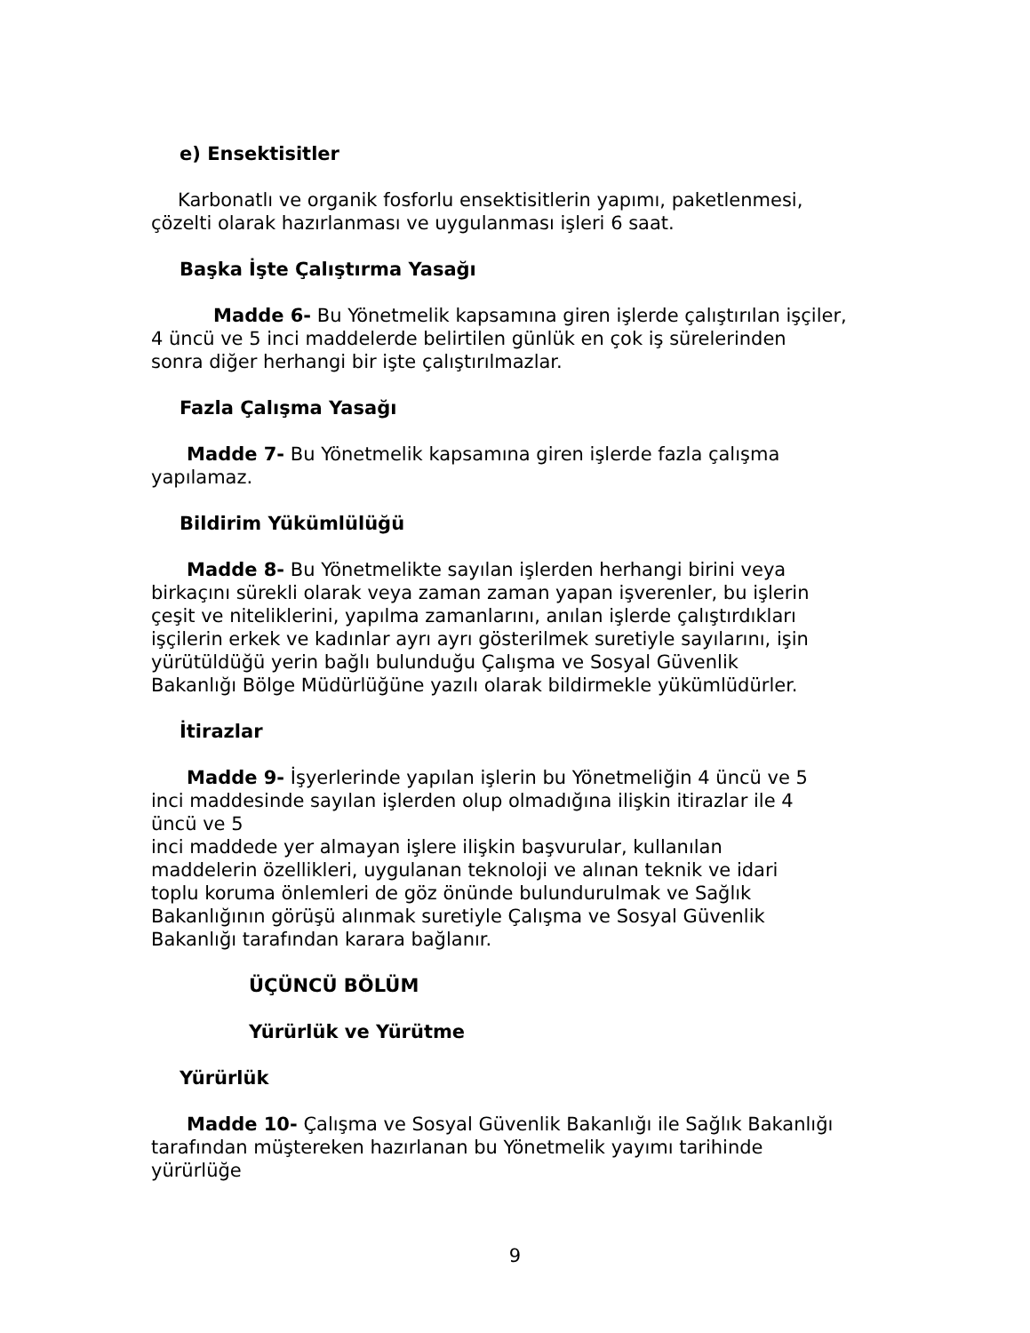e) Ensektisitler
Karbonatlı ve organik fosforlu ensektisitlerin yapımı, paketlenmesi,
çözelti olarak hazırlanması ve uygulanması işleri 6 saat.
Başka İşte Çalıştırma Yasağı
Madde 6- Bu Yönetmelik kapsamına giren işlerde çalıştırılan işçiler,
4 üncü ve 5 inci maddelerde belirtilen günlük en çok iş sürelerinden
sonra diğer herhangi bir işte çalıştırılmazlar.
Fazla Çalışma Yasağı
Madde 7- Bu Yönetmelik kapsamına giren işlerde fazla çalışma
yapılamaz.
Bildirim Yükümlülüğü
Madde 8- Bu Yönetmelikte sayılan işlerden herhangi birini veya
birkaçını sürekli olarak veya zaman zaman yapan işverenler, bu işlerin
çeşit ve niteliklerini, yapılma zamanlarını, anılan işlerde çalıştırdıkları
işçilerin erkek ve kadınlar ayrı ayrı gösterilmek suretiyle sayılarını, işin
yürütüldüğü yerin bağlı bulunduğu Çalışma ve Sosyal Güvenlik
Bakanlığı Bölge Müdürlüğüne yazılı olarak bildirmekle yükümlüdürler.
İtirazlar
Madde 9- İşyerlerinde yapılan işlerin bu Yönetmeliğin 4 üncü ve 5
inci maddesinde sayılan işlerden olup olmadığına ilişkin itirazlar ile 4
üncü ve 5
inci maddede yer almayan işlere ilişkin başvurular, kullanılan
maddelerin özellikleri, uygulanan teknoloji ve alınan teknik ve idari
toplu koruma önlemleri de göz önünde bulundurulmak ve Sağlık
Bakanlığının görüşü alınmak suretiyle Çalışma ve Sosyal Güvenlik
Bakanlığı tarafından karara bağlanır.
ÜÇÜNCÜ BÖLÜM
Yürürlük ve Yürütme
Yürürlük
Madde 10- Çalışma ve Sosyal Güvenlik Bakanlığı ile Sağlık Bakanlığı
tarafından müştereken hazırlanan bu Yönetmelik yayımı tarihinde
yürürlüğe
9